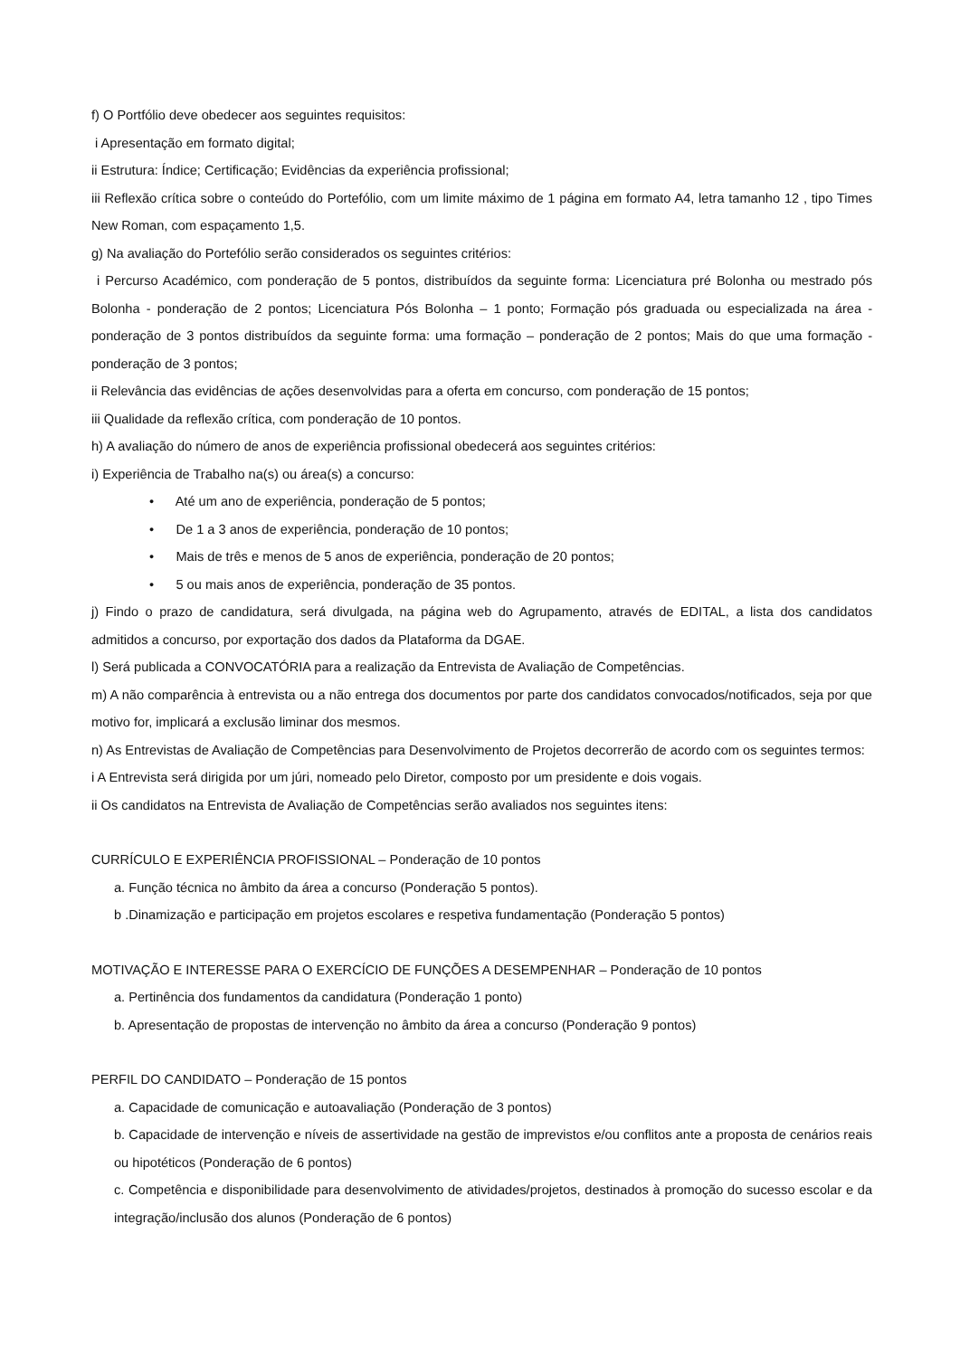f) O Portfólio deve obedecer aos seguintes requisitos:
i Apresentação em formato digital;
ii Estrutura: Índice; Certificação; Evidências da experiência profissional;
iii Reflexão crítica sobre o conteúdo do Portefólio, com um limite máximo de 1 página em formato A4, letra tamanho 12 , tipo Times New Roman, com espaçamento 1,5.
g) Na avaliação do Portefólio serão considerados os seguintes critérios:
i Percurso Académico, com ponderação de 5 pontos, distribuídos da seguinte forma: Licenciatura pré Bolonha ou mestrado pós Bolonha - ponderação de 2 pontos; Licenciatura Pós Bolonha – 1 ponto; Formação pós graduada ou especializada na área - ponderação de 3 pontos distribuídos da seguinte forma: uma formação – ponderação de 2 pontos; Mais do que uma formação - ponderação de 3 pontos;
ii Relevância das evidências de ações desenvolvidas para a oferta em concurso, com ponderação de 15 pontos;
iii Qualidade da reflexão crítica, com ponderação de 10 pontos.
h) A avaliação do número de anos de experiência profissional obedecerá aos seguintes critérios:
i) Experiência de Trabalho na(s) ou área(s) a concurso:
• Até um ano de experiência, ponderação de 5 pontos;
• De 1 a 3 anos de experiência, ponderação de 10 pontos;
• Mais de três e menos de 5 anos de experiência, ponderação de 20 pontos;
• 5 ou mais anos de experiência, ponderação de 35 pontos.
j) Findo o prazo de candidatura, será divulgada, na página web do Agrupamento, através de EDITAL, a lista dos candidatos admitidos a concurso, por exportação dos dados da Plataforma da DGAE.
l) Será publicada a CONVOCATÓRIA para a realização da Entrevista de Avaliação de Competências.
m) A não comparência à entrevista ou a não entrega dos documentos por parte dos candidatos convocados/notificados, seja por que motivo for, implicará a exclusão liminar dos mesmos.
n) As Entrevistas de Avaliação de Competências para Desenvolvimento de Projetos decorrerão de acordo com os seguintes termos:
i A Entrevista será dirigida por um júri, nomeado pelo Diretor, composto por um presidente e dois vogais.
ii Os candidatos na Entrevista de Avaliação de Competências serão avaliados nos seguintes itens:
CURRÍCULO E EXPERIÊNCIA PROFISSIONAL – Ponderação de 10 pontos
a. Função técnica no âmbito da área a concurso (Ponderação 5 pontos).
b .Dinamização e participação em projetos escolares e respetiva fundamentação (Ponderação 5 pontos)
MOTIVAÇÃO E INTERESSE PARA O EXERCÍCIO DE FUNÇÕES A DESEMPENHAR – Ponderação de 10 pontos
a. Pertinência dos fundamentos da candidatura (Ponderação 1 ponto)
b. Apresentação de propostas de intervenção no âmbito da área a concurso (Ponderação 9 pontos)
PERFIL DO CANDIDATO – Ponderação de 15 pontos
a. Capacidade de comunicação e autoavaliação (Ponderação de 3 pontos)
b. Capacidade de intervenção e níveis de assertividade na gestão de imprevistos e/ou conflitos ante a proposta de cenários reais ou hipotéticos (Ponderação de 6 pontos)
c. Competência e disponibilidade para desenvolvimento de atividades/projetos, destinados à promoção do sucesso escolar e da integração/inclusão dos alunos (Ponderação de 6 pontos)